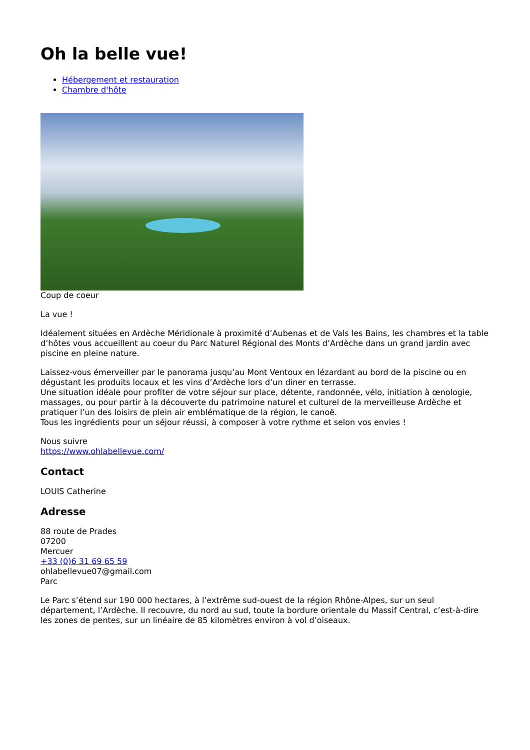Oh la belle vue!
Hébergement et restauration
Chambre d'hôte
Coup de coeur
La vue !
Idéalement situées en Ardèche Méridionale à proximité d’Aubenas et de Vals les Bains, les chambres et la table d’hôtes vous accueillent au coeur du Parc Naturel Régional des Monts d’Ardèche dans un grand jardin avec piscine en pleine nature.
Laissez-vous émerveiller par le panorama jusqu’au Mont Ventoux en lézardant au bord de la piscine ou en dégustant les produits locaux et les vins d’Ardèche lors d’un diner en terrasse.
Une situation idéale pour profiter de votre séjour sur place, détente, randonnée, vélo, initiation à œnologie, massages, ou pour partir à la découverte du patrimoine naturel et culturel de la merveilleuse Ardèche et pratiquer l’un des loisirs de plein air emblématique de la région, le canoë.
Tous les ingrédients pour un séjour réussi, à composer à votre rythme et selon vos envies !
Nous suivre
https://www.ohlabellevue.com/
Contact
LOUIS Catherine
Adresse
88 route de Prades
07200
Mercuer
+33 (0)6 31 69 65 59
ohlabellevue07@gmail.com
Parc
Le Parc s’étend sur 190 000 hectares, à l’extrême sud-ouest de la région Rhône-Alpes, sur un seul département, l’Ardèche. Il recouvre, du nord au sud, toute la bordure orientale du Massif Central, c’est-à-dire les zones de pentes, sur un linéaire de 85 kilomètres environ à vol d’oiseaux.